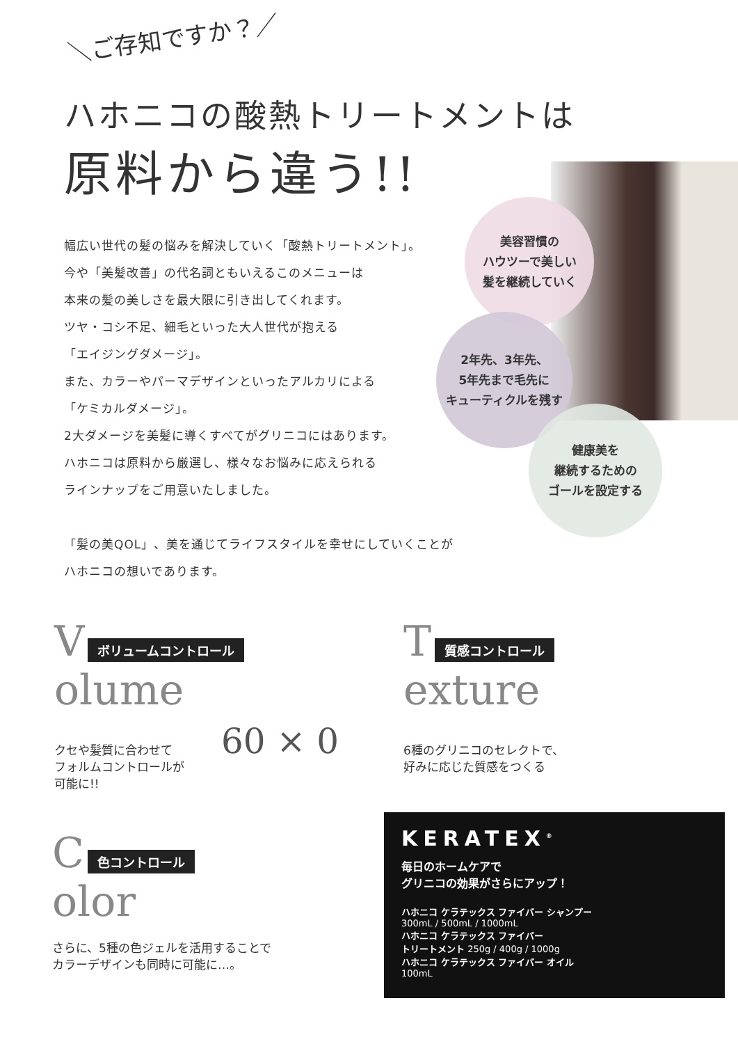＼ご存知ですか？／
ハホニコの酸熱トリートメントは
原料から違う!!
幅広い世代の髪の悩みを解決していく「酸熱トリートメント」。
今や「美髪改善」の代名詞ともいえるこのメニューは
本来の髪の美しさを最大限に引き出してくれます。
ツヤ・コシ不足、細毛といった大人世代が抱える
「エイジングダメージ」。
また、カラーやパーマデザインといったアルカリによる
「ケミカルダメージ」。
2大ダメージを美髪に導くすべてがグリニコにはあります。
ハホニコは原料から厳選し、様々なお悩みに応えられる
ラインナップをご用意いたしました。
「髪の美QOL」、美を通じてライフスタイルを幸せにしていくことが
ハホニコの想いであります。
美容習慣の
ハウツーで美しい
髪を継続していく
2年先、3年先、
5年先まで毛先に
キューティクルを残す
健康美を
継続するための
ゴールを設定する
V ボリュームコントロール
olume
クセや髪質に合わせて
フォルムコントロールが
可能に!!
60 × 0
T 質感コントロール
exture
6種のグリニコのセレクトで、
好みに応じた質感をつくる
C 色コントロール
olor
さらに、5種の色ジェルを活用することで
カラーデザインも同時に可能に…。
KERATEX<sup>®</sup>
毎日のホームケアで
グリニコの効果がさらにアップ！
ハホニコ ケラテックス ファイバー シャンプー
300mL / 500mL / 1000mL
ハホニコ ケラテックス ファイバー
トリートメント 250g / 400g / 1000g
ハホニコ ケラテックス ファイバー オイル
100mL